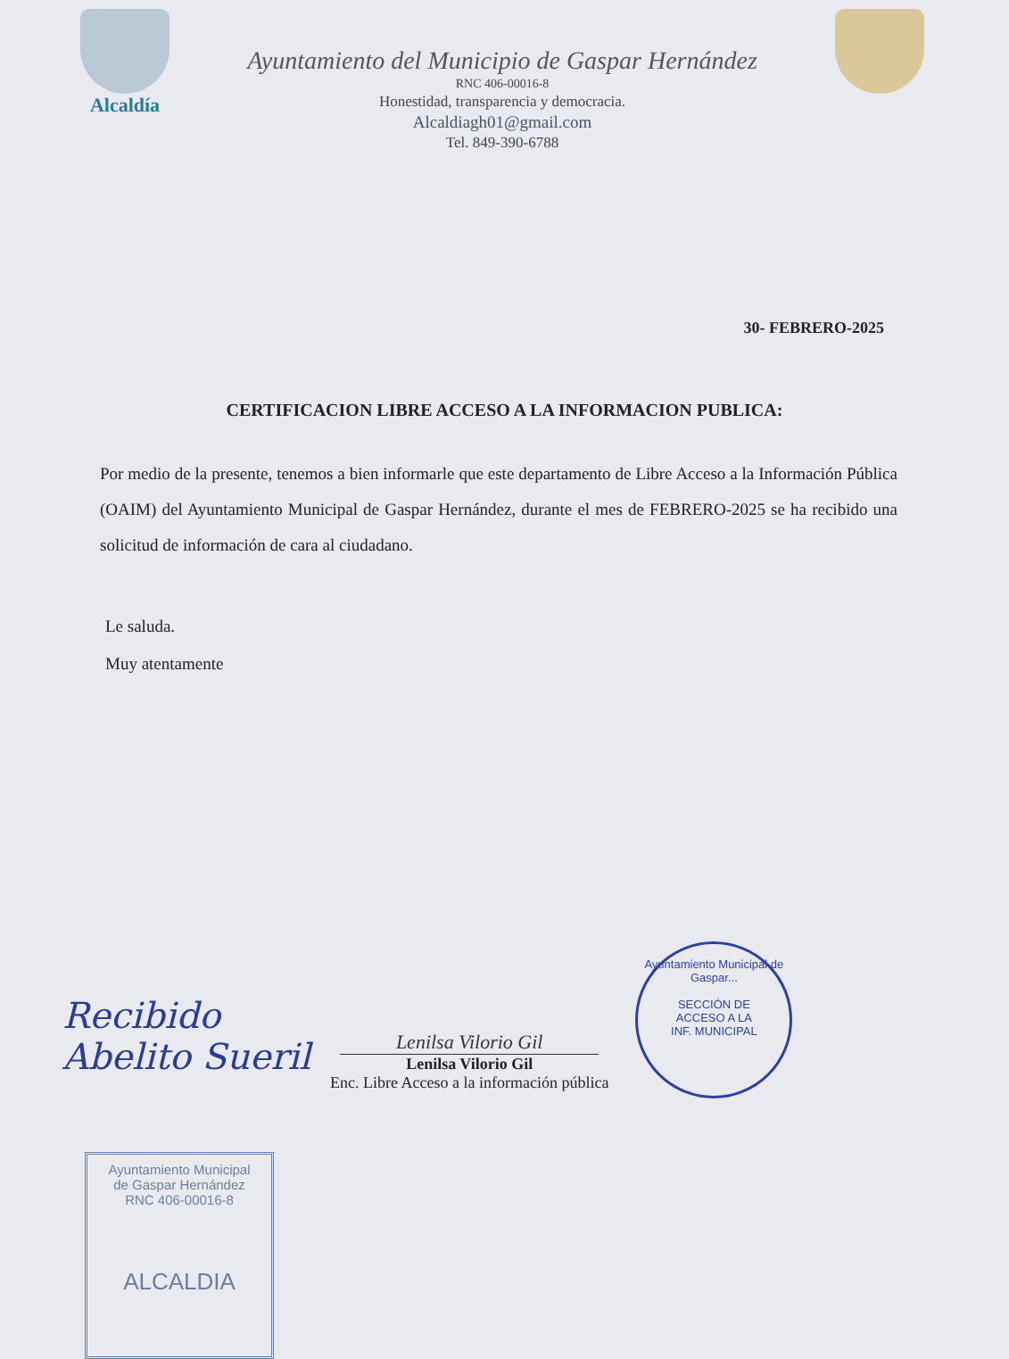Alcaldía
Ayuntamiento del Municipio de Gaspar Hernández
RNC 406-00016-8
Honestidad, transparencia y democracia.
Alcaldiagh01@gmail.com
Tel. 849-390-6788
30- FEBRERO-2025
CERTIFICACION LIBRE ACCESO A LA INFORMACION PUBLICA:
Por medio de la presente, tenemos a bien informarle que este departamento de Libre Acceso a la Información Pública (OAIM) del Ayuntamiento Municipal de Gaspar Hernández, durante el mes de FEBRERO-2025 se ha recibido una solicitud de información de cara al ciudadano.
Le saluda.
Muy atentamente
Recibido
Abelito Sueril
Lenilsa Vilorio Gil
Lenilsa Vilorio Gil
Enc. Libre Acceso a la información pública
Ayuntamiento Municipal de Gaspar...
SECCIÓN DE
ACCESO A LA
INF. MUNICIPAL
Ayuntamiento Municipal
de Gaspar Hernández
RNC 406-00016-8
ALCALDIA